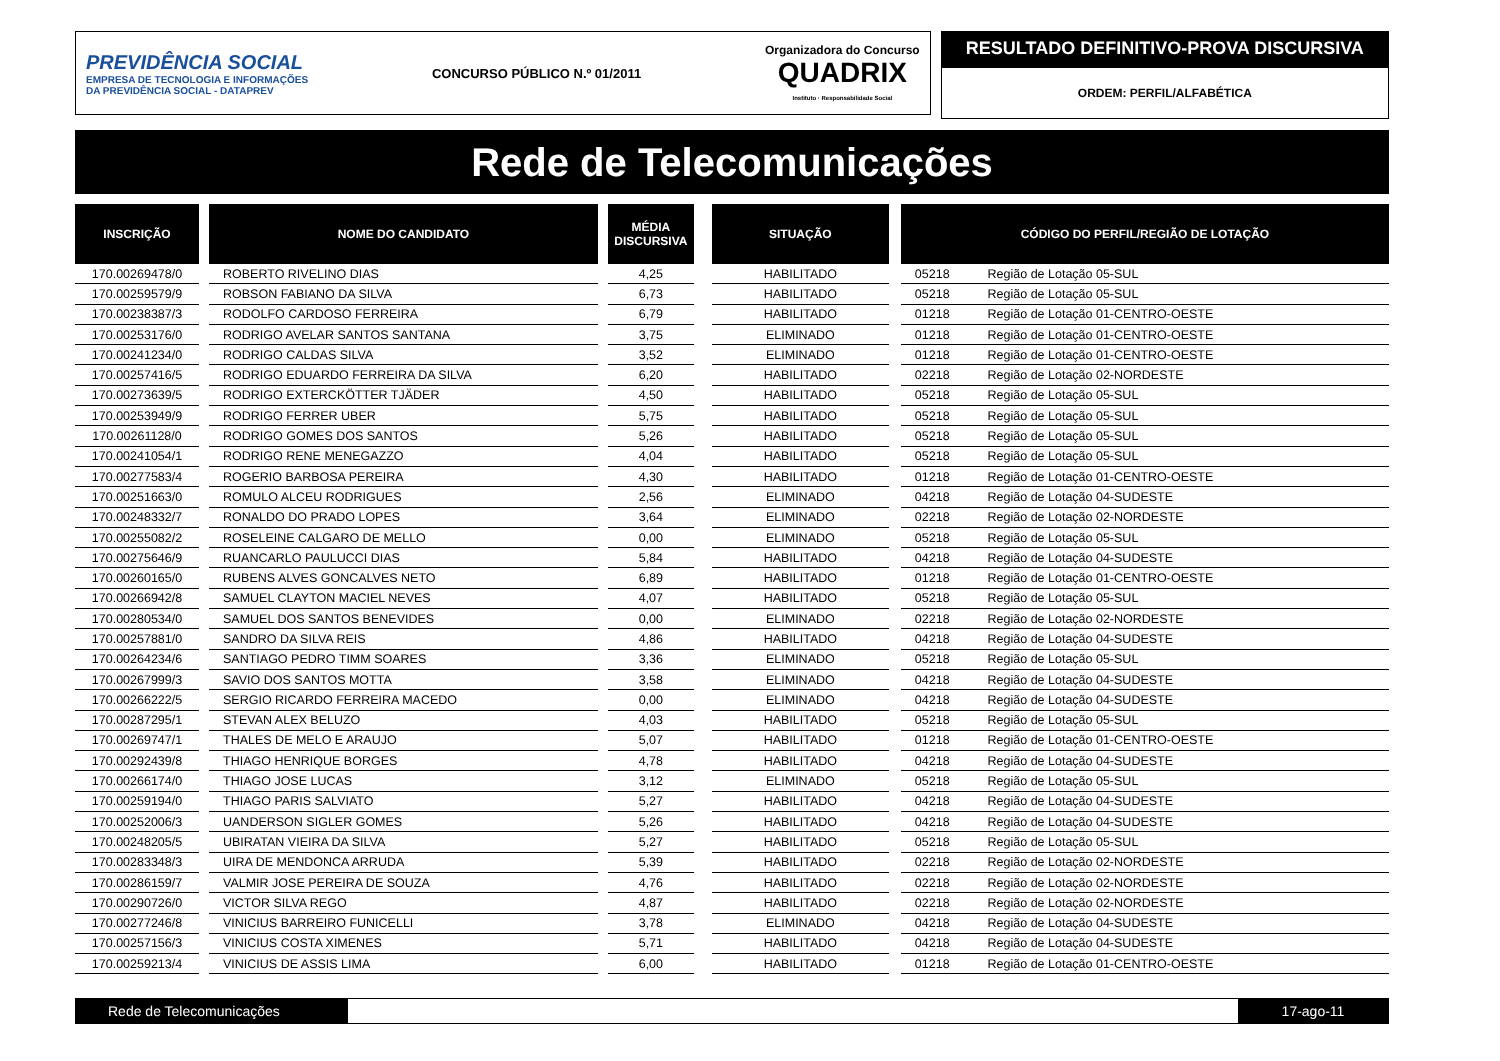PREVIDÊNCIA SOCIAL
EMPRESA DE TECNOLOGIA E INFORMAÇÕES
DA PREVIDÊNCIA SOCIAL - DATAPREV
CONCURSO PÚBLICO N.º 01/2011
Organizadora do Concurso
QUADRIX
Instituto · Responsabilidade Social
RESULTADO DEFINITIVO-PROVA DISCURSIVA
ORDEM: PERFIL/ALFABÉTICA
Rede de Telecomunicações
| INSCRIÇÃO | | NOME DO CANDIDATO | | MÉDIA DISCURSIVA | | SITUAÇÃO | | CÓDIGO DO PERFIL/REGIÃO DE LOTAÇÃO | |
| --- | --- | --- | --- | --- | --- | --- | --- | --- | --- |
| 170.00269478/0 | | ROBERTO RIVELINO DIAS | | 4,25 | | HABILITADO | | 05218 | Região de Lotação 05-SUL |
| 170.00259579/9 | | ROBSON FABIANO DA SILVA | | 6,73 | | HABILITADO | | 05218 | Região de Lotação 05-SUL |
| 170.00238387/3 | | RODOLFO CARDOSO FERREIRA | | 6,79 | | HABILITADO | | 01218 | Região de Lotação 01-CENTRO-OESTE |
| 170.00253176/0 | | RODRIGO AVELAR SANTOS SANTANA | | 3,75 | | ELIMINADO | | 01218 | Região de Lotação 01-CENTRO-OESTE |
| 170.00241234/0 | | RODRIGO CALDAS SILVA | | 3,52 | | ELIMINADO | | 01218 | Região de Lotação 01-CENTRO-OESTE |
| 170.00257416/5 | | RODRIGO EDUARDO FERREIRA DA SILVA | | 6,20 | | HABILITADO | | 02218 | Região de Lotação 02-NORDESTE |
| 170.00273639/5 | | RODRIGO EXTERCKÖTTER TJÄDER | | 4,50 | | HABILITADO | | 05218 | Região de Lotação 05-SUL |
| 170.00253949/9 | | RODRIGO FERRER UBER | | 5,75 | | HABILITADO | | 05218 | Região de Lotação 05-SUL |
| 170.00261128/0 | | RODRIGO GOMES DOS SANTOS | | 5,26 | | HABILITADO | | 05218 | Região de Lotação 05-SUL |
| 170.00241054/1 | | RODRIGO RENE MENEGAZZO | | 4,04 | | HABILITADO | | 05218 | Região de Lotação 05-SUL |
| 170.00277583/4 | | ROGERIO BARBOSA PEREIRA | | 4,30 | | HABILITADO | | 01218 | Região de Lotação 01-CENTRO-OESTE |
| 170.00251663/0 | | ROMULO ALCEU RODRIGUES | | 2,56 | | ELIMINADO | | 04218 | Região de Lotação 04-SUDESTE |
| 170.00248332/7 | | RONALDO DO PRADO LOPES | | 3,64 | | ELIMINADO | | 02218 | Região de Lotação 02-NORDESTE |
| 170.00255082/2 | | ROSELEINE CALGARO DE MELLO | | 0,00 | | ELIMINADO | | 05218 | Região de Lotação 05-SUL |
| 170.00275646/9 | | RUANCARLO PAULUCCI DIAS | | 5,84 | | HABILITADO | | 04218 | Região de Lotação 04-SUDESTE |
| 170.00260165/0 | | RUBENS ALVES GONCALVES NETO | | 6,89 | | HABILITADO | | 01218 | Região de Lotação 01-CENTRO-OESTE |
| 170.00266942/8 | | SAMUEL CLAYTON MACIEL NEVES | | 4,07 | | HABILITADO | | 05218 | Região de Lotação 05-SUL |
| 170.00280534/0 | | SAMUEL DOS SANTOS BENEVIDES | | 0,00 | | ELIMINADO | | 02218 | Região de Lotação 02-NORDESTE |
| 170.00257881/0 | | SANDRO DA SILVA REIS | | 4,86 | | HABILITADO | | 04218 | Região de Lotação 04-SUDESTE |
| 170.00264234/6 | | SANTIAGO PEDRO TIMM SOARES | | 3,36 | | ELIMINADO | | 05218 | Região de Lotação 05-SUL |
| 170.00267999/3 | | SAVIO DOS SANTOS MOTTA | | 3,58 | | ELIMINADO | | 04218 | Região de Lotação 04-SUDESTE |
| 170.00266222/5 | | SERGIO RICARDO FERREIRA MACEDO | | 0,00 | | ELIMINADO | | 04218 | Região de Lotação 04-SUDESTE |
| 170.00287295/1 | | STEVAN ALEX BELUZO | | 4,03 | | HABILITADO | | 05218 | Região de Lotação 05-SUL |
| 170.00269747/1 | | THALES DE MELO E ARAUJO | | 5,07 | | HABILITADO | | 01218 | Região de Lotação 01-CENTRO-OESTE |
| 170.00292439/8 | | THIAGO HENRIQUE BORGES | | 4,78 | | HABILITADO | | 04218 | Região de Lotação 04-SUDESTE |
| 170.00266174/0 | | THIAGO JOSE LUCAS | | 3,12 | | ELIMINADO | | 05218 | Região de Lotação 05-SUL |
| 170.00259194/0 | | THIAGO PARIS SALVIATO | | 5,27 | | HABILITADO | | 04218 | Região de Lotação 04-SUDESTE |
| 170.00252006/3 | | UANDERSON SIGLER GOMES | | 5,26 | | HABILITADO | | 04218 | Região de Lotação 04-SUDESTE |
| 170.00248205/5 | | UBIRATAN VIEIRA DA SILVA | | 5,27 | | HABILITADO | | 05218 | Região de Lotação 05-SUL |
| 170.00283348/3 | | UIRA DE MENDONCA ARRUDA | | 5,39 | | HABILITADO | | 02218 | Região de Lotação 02-NORDESTE |
| 170.00286159/7 | | VALMIR JOSE PEREIRA DE SOUZA | | 4,76 | | HABILITADO | | 02218 | Região de Lotação 02-NORDESTE |
| 170.00290726/0 | | VICTOR SILVA REGO | | 4,87 | | HABILITADO | | 02218 | Região de Lotação 02-NORDESTE |
| 170.00277246/8 | | VINICIUS BARREIRO FUNICELLI | | 3,78 | | ELIMINADO | | 04218 | Região de Lotação 04-SUDESTE |
| 170.00257156/3 | | VINICIUS COSTA XIMENES | | 5,71 | | HABILITADO | | 04218 | Região de Lotação 04-SUDESTE |
| 170.00259213/4 | | VINICIUS DE ASSIS LIMA | | 6,00 | | HABILITADO | | 01218 | Região de Lotação 01-CENTRO-OESTE |
Rede de Telecomunicações 17-ago-11